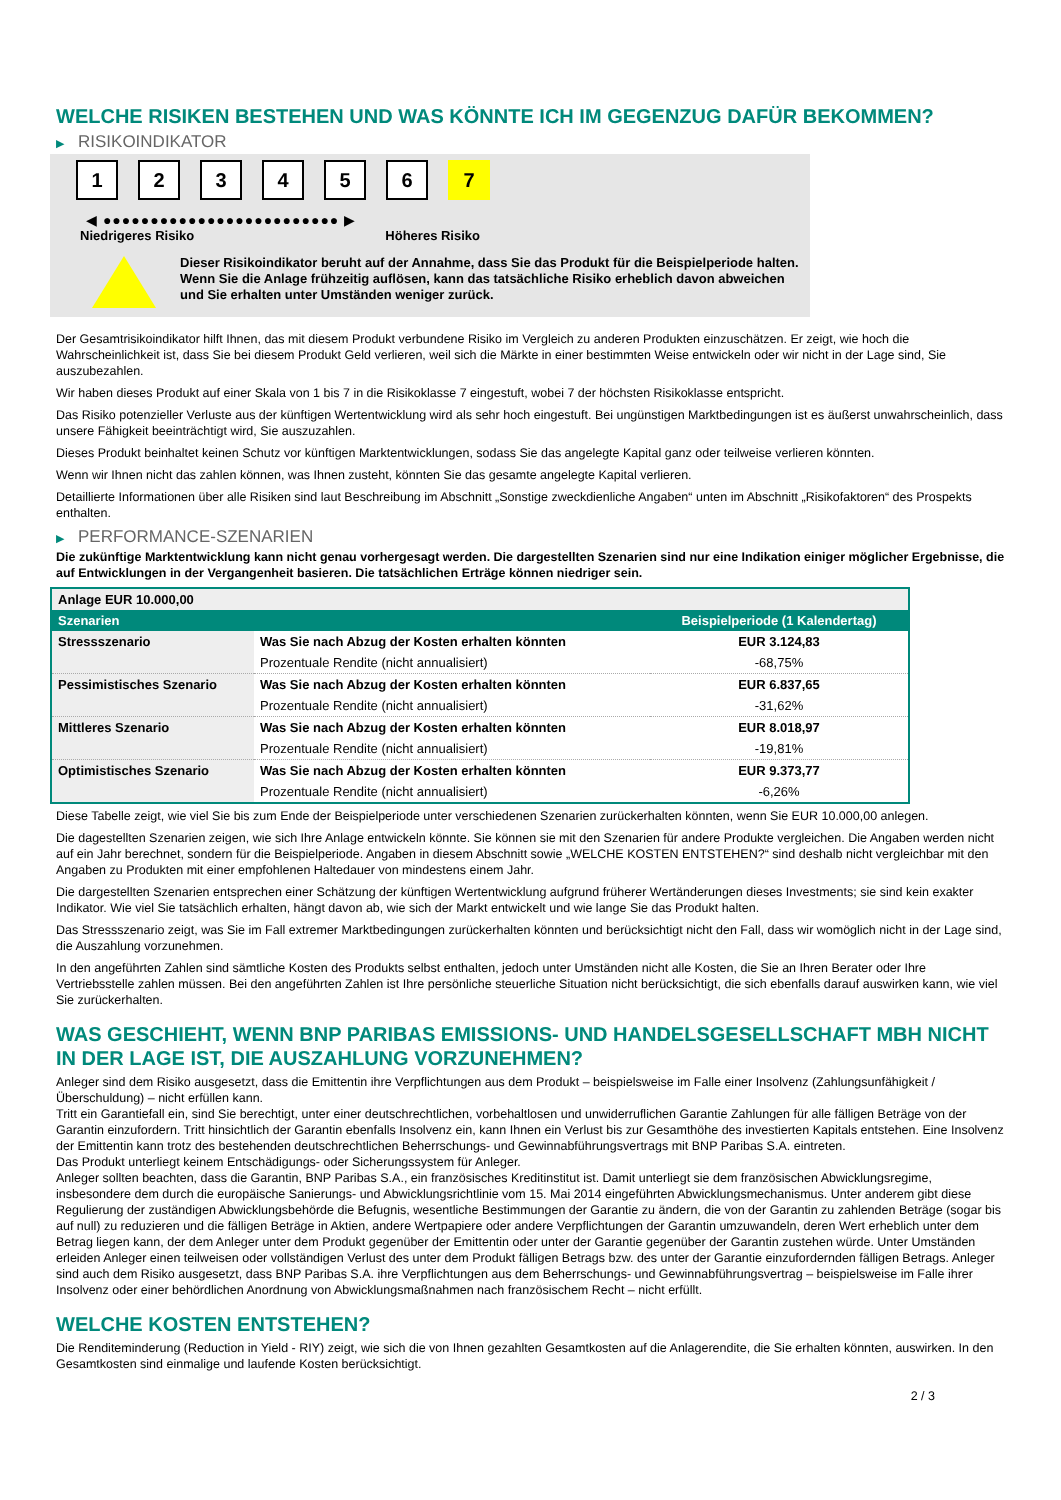WELCHE RISIKEN BESTEHEN UND WAS KÖNNTE ICH IM GEGENZUG DAFÜR BEKOMMEN?
▶ RISIKOINDIKATOR
1 2 3 4 5 6 7
◀ ●●●●●●●●●●●●●●●●●●●●●●●●● ▶
Niedrigeres Risiko Höheres Risiko
Dieser Risikoindikator beruht auf der Annahme, dass Sie das Produkt für die Beispielperiode halten.
Wenn Sie die Anlage frühzeitig auflösen, kann das tatsächliche Risiko erheblich davon abweichen und Sie erhalten unter Umständen weniger zurück.
Der Gesamtrisikoindikator hilft Ihnen, das mit diesem Produkt verbundene Risiko im Vergleich zu anderen Produkten einzuschätzen. Er zeigt, wie hoch die Wahrscheinlichkeit ist, dass Sie bei diesem Produkt Geld verlieren, weil sich die Märkte in einer bestimmten Weise entwickeln oder wir nicht in der Lage sind, Sie auszubezahlen.
Wir haben dieses Produkt auf einer Skala von 1 bis 7 in die Risikoklasse 7 eingestuft, wobei 7 der höchsten Risikoklasse entspricht.
Das Risiko potenzieller Verluste aus der künftigen Wertentwicklung wird als sehr hoch eingestuft. Bei ungünstigen Marktbedingungen ist es äußerst unwahrscheinlich, dass unsere Fähigkeit beeinträchtigt wird, Sie auszuzahlen.
Dieses Produkt beinhaltet keinen Schutz vor künftigen Marktentwicklungen, sodass Sie das angelegte Kapital ganz oder teilweise verlieren könnten.
Wenn wir Ihnen nicht das zahlen können, was Ihnen zusteht, könnten Sie das gesamte angelegte Kapital verlieren.
Detaillierte Informationen über alle Risiken sind laut Beschreibung im Abschnitt „Sonstige zweckdienliche Angaben“ unten im Abschnitt „Risikofaktoren“ des Prospekts enthalten.
▶ PERFORMANCE-SZENARIEN
Die zukünftige Marktentwicklung kann nicht genau vorhergesagt werden. Die dargestellten Szenarien sind nur eine Indikation einiger möglicher Ergebnisse, die auf Entwicklungen in der Vergangenheit basieren. Die tatsächlichen Erträge können niedriger sein.
| Anlage EUR 10.000,00 | | |
| --- | --- | --- |
| Szenarien | | Beispielperiode (1 Kalendertag) |
| Stressszenario | Was Sie nach Abzug der Kosten erhalten könnten | EUR 3.124,83 |
| | Prozentuale Rendite (nicht annualisiert) | -68,75% |
| Pessimistisches Szenario | Was Sie nach Abzug der Kosten erhalten könnten | EUR 6.837,65 |
| | Prozentuale Rendite (nicht annualisiert) | -31,62% |
| Mittleres Szenario | Was Sie nach Abzug der Kosten erhalten könnten | EUR 8.018,97 |
| | Prozentuale Rendite (nicht annualisiert) | -19,81% |
| Optimistisches Szenario | Was Sie nach Abzug der Kosten erhalten könnten | EUR 9.373,77 |
| | Prozentuale Rendite (nicht annualisiert) | -6,26% |
Diese Tabelle zeigt, wie viel Sie bis zum Ende der Beispielperiode unter verschiedenen Szenarien zurückerhalten könnten, wenn Sie EUR 10.000,00 anlegen.
Die dagestellten Szenarien zeigen, wie sich Ihre Anlage entwickeln könnte. Sie können sie mit den Szenarien für andere Produkte vergleichen. Die Angaben werden nicht auf ein Jahr berechnet, sondern für die Beispielperiode. Angaben in diesem Abschnitt sowie „WELCHE KOSTEN ENTSTEHEN?“ sind deshalb nicht vergleichbar mit den Angaben zu Produkten mit einer empfohlenen Haltedauer von mindestens einem Jahr.
Die dargestellten Szenarien entsprechen einer Schätzung der künftigen Wertentwicklung aufgrund früherer Wertänderungen dieses Investments; sie sind kein exakter Indikator. Wie viel Sie tatsächlich erhalten, hängt davon ab, wie sich der Markt entwickelt und wie lange Sie das Produkt halten.
Das Stressszenario zeigt, was Sie im Fall extremer Marktbedingungen zurückerhalten könnten und berücksichtigt nicht den Fall, dass wir womöglich nicht in der Lage sind, die Auszahlung vorzunehmen.
In den angeführten Zahlen sind sämtliche Kosten des Produkts selbst enthalten, jedoch unter Umständen nicht alle Kosten, die Sie an Ihren Berater oder Ihre Vertriebsstelle zahlen müssen. Bei den angeführten Zahlen ist Ihre persönliche steuerliche Situation nicht berücksichtigt, die sich ebenfalls darauf auswirken kann, wie viel Sie zurückerhalten.
WAS GESCHIEHT, WENN BNP PARIBAS EMISSIONS- UND HANDELSGESELLSCHAFT MBH NICHT IN DER LAGE IST, DIE AUSZAHLUNG VORZUNEHMEN?
Anleger sind dem Risiko ausgesetzt, dass die Emittentin ihre Verpflichtungen aus dem Produkt – beispielsweise im Falle einer Insolvenz (Zahlungsunfähigkeit / Überschuldung) – nicht erfüllen kann.
Tritt ein Garantiefall ein, sind Sie berechtigt, unter einer deutschrechtlichen, vorbehaltlosen und unwiderruflichen Garantie Zahlungen für alle fälligen Beträge von der Garantin einzufordern. Tritt hinsichtlich der Garantin ebenfalls Insolvenz ein, kann Ihnen ein Verlust bis zur Gesamthöhe des investierten Kapitals entstehen. Eine Insolvenz der Emittentin kann trotz des bestehenden deutschrechtlichen Beherrschungs- und Gewinnabführungsvertrags mit BNP Paribas S.A. eintreten.
Das Produkt unterliegt keinem Entschädigungs- oder Sicherungssystem für Anleger.
Anleger sollten beachten, dass die Garantin, BNP Paribas S.A., ein französisches Kreditinstitut ist. Damit unterliegt sie dem französischen Abwicklungsregime, insbesondere dem durch die europäische Sanierungs- und Abwicklungsrichtlinie vom 15. Mai 2014 eingeführten Abwicklungsmechanismus. Unter anderem gibt diese Regulierung der zuständigen Abwicklungsbehörde die Befugnis, wesentliche Bestimmungen der Garantie zu ändern, die von der Garantin zu zahlenden Beträge (sogar bis auf null) zu reduzieren und die fälligen Beträge in Aktien, andere Wertpapiere oder andere Verpflichtungen der Garantin umzuwandeln, deren Wert erheblich unter dem Betrag liegen kann, der dem Anleger unter dem Produkt gegenüber der Emittentin oder unter der Garantie gegenüber der Garantin zustehen würde. Unter Umständen erleiden Anleger einen teilweisen oder vollständigen Verlust des unter dem Produkt fälligen Betrags bzw. des unter der Garantie einzufordernden fälligen Betrags. Anleger sind auch dem Risiko ausgesetzt, dass BNP Paribas S.A. ihre Verpflichtungen aus dem Beherrschungs- und Gewinnabführungsvertrag – beispielsweise im Falle ihrer Insolvenz oder einer behördlichen Anordnung von Abwicklungsmaßnahmen nach französischem Recht – nicht erfüllt.
WELCHE KOSTEN ENTSTEHEN?
Die Renditeminderung (Reduction in Yield - RIY) zeigt, wie sich die von Ihnen gezahlten Gesamtkosten auf die Anlagerendite, die Sie erhalten könnten, auswirken. In den Gesamtkosten sind einmalige und laufende Kosten berücksichtigt.
2 / 3